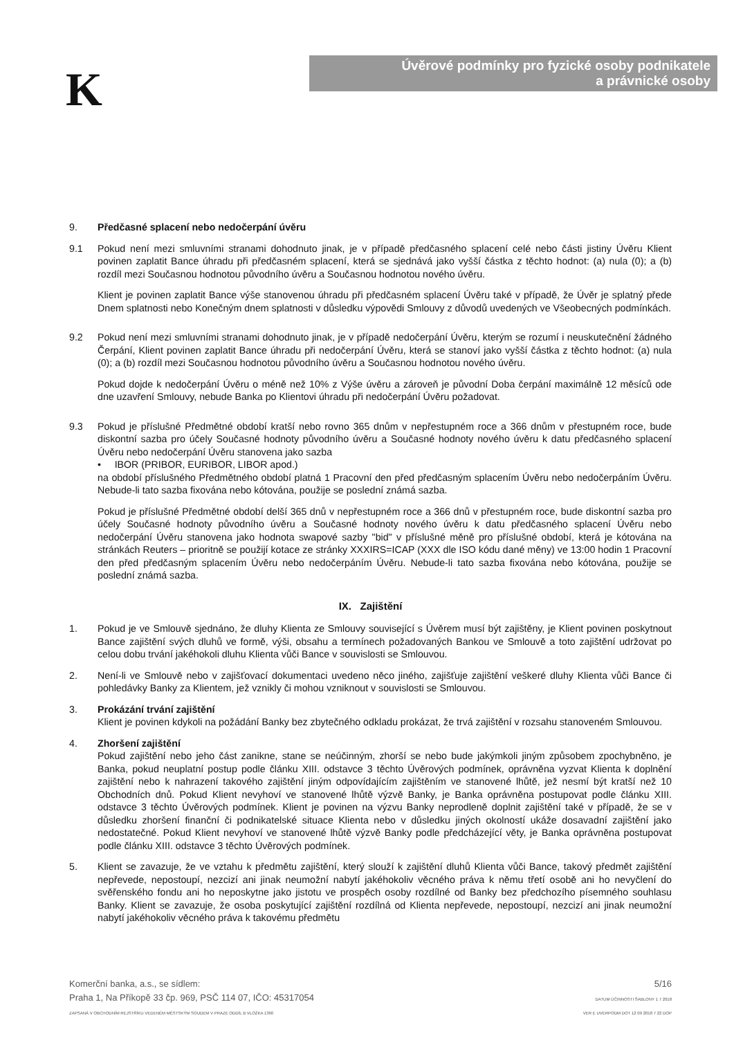K
Úvěrové podmínky pro fyzické osoby podnikatele
a právnické osoby
9. Předčasné splacení nebo nedočerpání úvěru
9.1 Pokud není mezi smluvními stranami dohodnuto jinak, je v případě předčasného splacení celé nebo části jistiny Úvěru Klient povinen zaplatit Bance úhradu při předčasném splacení, která se sjednává jako vyšší částka z těchto hodnot: (a) nula (0); a (b) rozdíl mezi Současnou hodnotou původního úvěru a Současnou hodnotou nového úvěru.
Klient je povinen zaplatit Bance výše stanovenou úhradu při předčasném splacení Úvěru také v případě, že Úvěr je splatný přede Dnem splatnosti nebo Konečným dnem splatnosti v důsledku výpovědi Smlouvy z důvodů uvedených ve Všeobecných podmínkách.
9.2 Pokud není mezi smluvními stranami dohodnuto jinak, je v případě nedočerpání Úvěru, kterým se rozumí i neuskutečnění žádného Čerpání, Klient povinen zaplatit Bance úhradu při nedočerpání Úvěru, která se stanoví jako vyšší částka z těchto hodnot: (a) nula (0); a (b) rozdíl mezi Současnou hodnotou původního úvěru a Současnou hodnotou nového úvěru.
Pokud dojde k nedočerpání Úvěru o méně než 10% z Výše úvěru a zároveň je původní Doba čerpání maximálně 12 měsíců ode dne uzavření Smlouvy, nebude Banka po Klientovi úhradu při nedočerpání Úvěru požadovat.
9.3 Pokud je příslušné Předmětné období kratší nebo rovno 365 dnům v nepřestupném roce a 366 dnům v přestupném roce, bude diskontní sazba pro účely Současné hodnoty původního úvěru a Současné hodnoty nového úvěru k datu předčasného splacení Úvěru nebo nedočerpání Úvěru stanovena jako sazba
• IBOR (PRIBOR, EURIBOR, LIBOR apod.)
na období příslušného Předmětného období platná 1 Pracovní den před předčasným splacením Úvěru nebo nedočerpáním Úvěru. Nebude-li tato sazba fixována nebo kótována, použije se poslední známá sazba.
Pokud je příslušné Předmětné období delší 365 dnů v nepřestupném roce a 366 dnů v přestupném roce, bude diskontní sazba pro účely Současné hodnoty původního úvěru a Současné hodnoty nového úvěru k datu předčasného splacení Úvěru nebo nedočerpání Úvěru stanovena jako hodnota swapové sazby "bid" v příslušné měně pro příslušné období, která je kótována na stránkách Reuters – prioritně se použijí kotace ze stránky XXXIRS=ICAP (XXX dle ISO kódu dané měny) ve 13:00 hodin 1 Pracovní den před předčasným splacením Úvěru nebo nedočerpáním Úvěru. Nebude-li tato sazba fixována nebo kótována, použije se poslední známá sazba.
IX. Zajištění
1. Pokud je ve Smlouvě sjednáno, že dluhy Klienta ze Smlouvy související s Úvěrem musí být zajištěny, je Klient povinen poskytnout Bance zajištění svých dluhů ve formě, výši, obsahu a termínech požadovaných Bankou ve Smlouvě a toto zajištění udržovat po celou dobu trvání jakéhokoli dluhu Klienta vůči Bance v souvislosti se Smlouvou.
2. Není-li ve Smlouvě nebo v zajišťovací dokumentaci uvedeno něco jiného, zajišťuje zajištění veškeré dluhy Klienta vůči Bance či pohledávky Banky za Klientem, jež vznikly či mohou vzniknout v souvislosti se Smlouvou.
3. Prokázání trvání zajištění
Klient je povinen kdykoli na požádání Banky bez zbytečného odkladu prokázat, že trvá zajištění v rozsahu stanoveném Smlouvou.
4. Zhoršení zajištění
Pokud zajištění nebo jeho část zanikne, stane se neúčinným, zhorší se nebo bude jakýmkoli jiným způsobem zpochybněno, je Banka, pokud neuplatní postup podle článku XIII. odstavce 3 těchto Úvěrových podmínek, oprávněna vyzvat Klienta k doplnění zajištění nebo k nahrazení takového zajištění jiným odpovídajícím zajištěním ve stanovené lhůtě, jež nesmí být kratší než 10 Obchodních dnů. Pokud Klient nevyhoví ve stanovené lhůtě výzvě Banky, je Banka oprávněna postupovat podle článku XIII. odstavce 3 těchto Úvěrových podmínek. Klient je povinen na výzvu Banky neprodleně doplnit zajištění také v případě, že se v důsledku zhoršení finanční či podnikatelské situace Klienta nebo v důsledku jiných okolností ukáže dosavadní zajištění jako nedostatečné. Pokud Klient nevyhoví ve stanovené lhůtě výzvě Banky podle předcházející věty, je Banka oprávněna postupovat podle článku XIII. odstavce 3 těchto Úvěrových podmínek.
5. Klient se zavazuje, že ve vztahu k předmětu zajištění, který slouží k zajištění dluhů Klienta vůči Bance, takový předmět zajištění nepřevede, nepostoupí, nezcizí ani jinak neumožní nabytí jakéhokoliv věcného práva k němu třetí osobě ani ho nevyčlení do svěřenského fondu ani ho neposkytne jako jistotu ve prospěch osoby rozdílné od Banky bez předchozího písemného souhlasu Banky. Klient se zavazuje, že osoba poskytující zajištění rozdílná od Klienta nepřevede, nepostoupí, nezcizí ani jinak neumožní nabytí jakéhokoliv věcného práva k takovému předmětu
Komerční banka, a.s., se sídlem:
Praha 1, Na Příkopě 33 čp. 969, PSČ 114 07, IČO: 45317054
ZAPSANÁ V OBCHODNÍM REJSTŘÍKU VEDENÉM MĚSTSKÝM SOUDEM V PRAZE ODDÍL B VLOŽKA 1360
5/16
DATUM ÚČINNOSTI ŠABLONY 1 7 2018
VER E UVERPODM DOT 12 09 2018 7 22 DOP